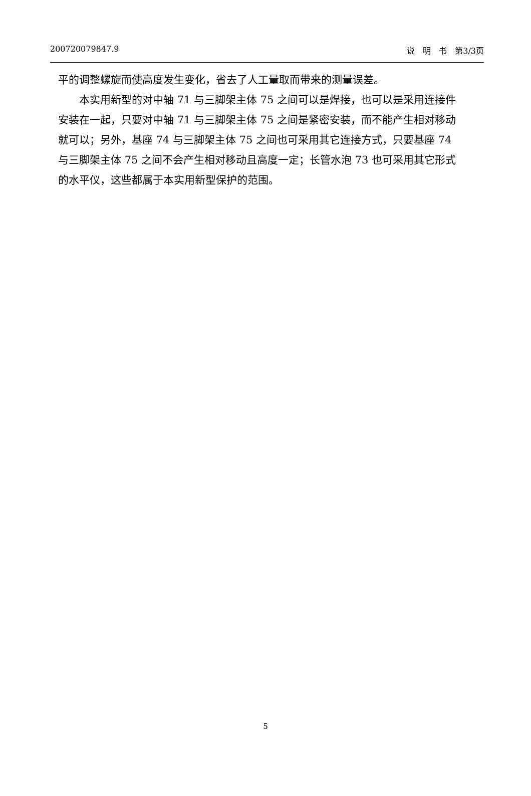200720079847.9 说　明　书　第3/3页
平的调整螺旋而使高度发生变化，省去了人工量取而带来的测量误差。
本实用新型的对中轴 71 与三脚架主体 75 之间可以是焊接，也可以是采用连接件安装在一起，只要对中轴 71 与三脚架主体 75 之间是紧密安装，而不能产生相对移动就可以；另外，基座 74 与三脚架主体 75 之间也可采用其它连接方式，只要基座 74 与三脚架主体 75 之间不会产生相对移动且高度一定；长管水泡 73 也可采用其它形式的水平仪，这些都属于本实用新型保护的范围。
5